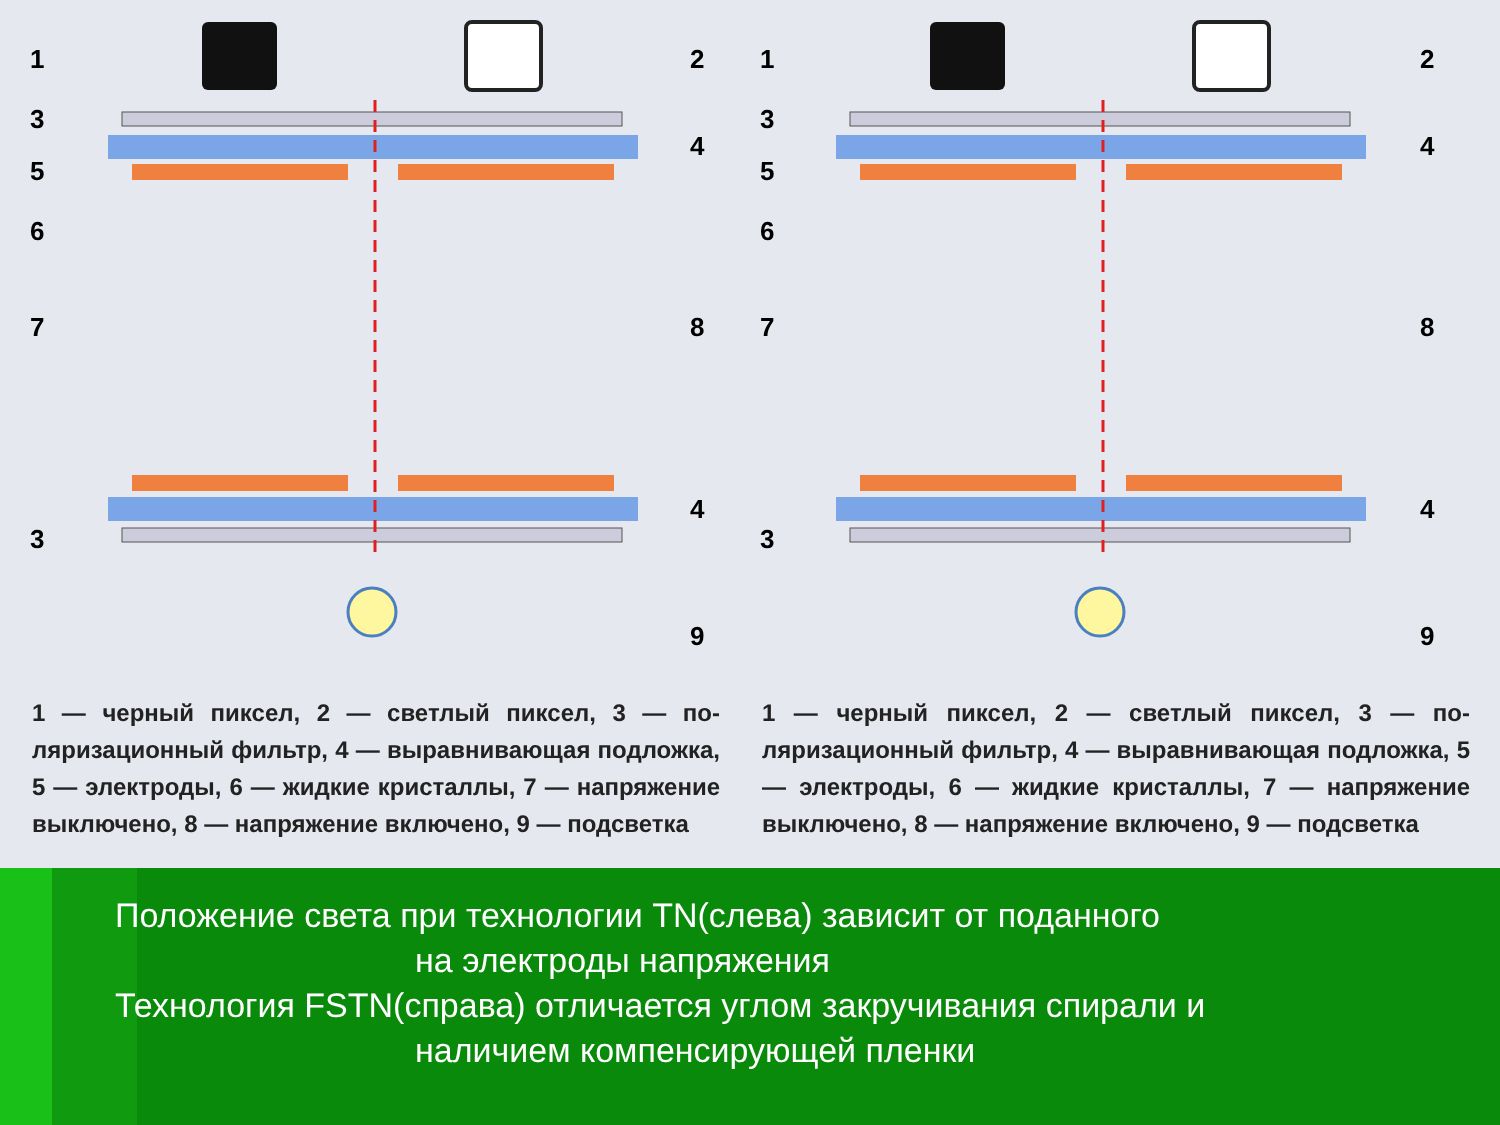1
2
3
4
5
6
7
8
4
3
9
1 — черный пиксел, 2 — светлый пиксел, 3 — по­ляризационный фильтр, 4 — выравнивающая под­ложка, 5 — электроды, 6 — жидкие кристаллы, 7 — напряжение выключено, 8 — напряжение вклю­чено, 9 — подсветка
1
2
3
4
5
6
7
8
4
3
9
1 — черный пиксел, 2 — светлый пиксел, 3 — по­ляризационный фильтр, 4 — выравнивающая под­ложка, 5 — электроды, 6 — жидкие кристаллы, 7 — напряжение выключено, 8 — напряжение вклю­чено, 9 — подсветка
Положение света при технологии TN(слева) зависит от поданного
на электроды напряжения
Технология FSTN(справа) отличается углом закручивания спирали и
наличием компенсирующей пленки